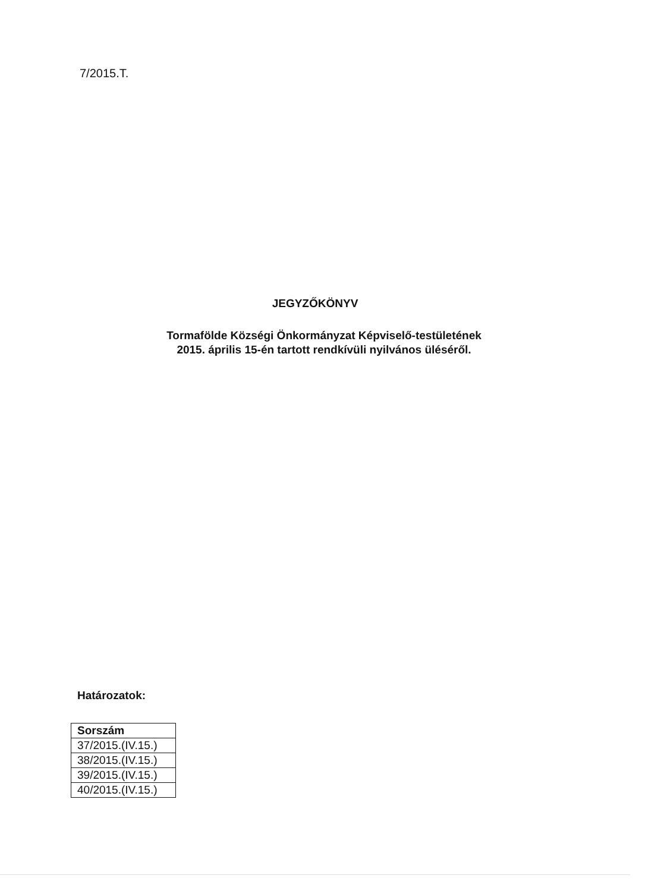7/2015.T.
JEGYZŐKÖNYV
Tormafölde Községi Önkormányzat Képviselő-testületének
2015. április 15-én tartott rendkívüli nyilvános üléséről.
Határozatok:
| Sorszám |
| --- |
| 37/2015.(IV.15.) |
| 38/2015.(IV.15.) |
| 39/2015.(IV.15.) |
| 40/2015.(IV.15.) |